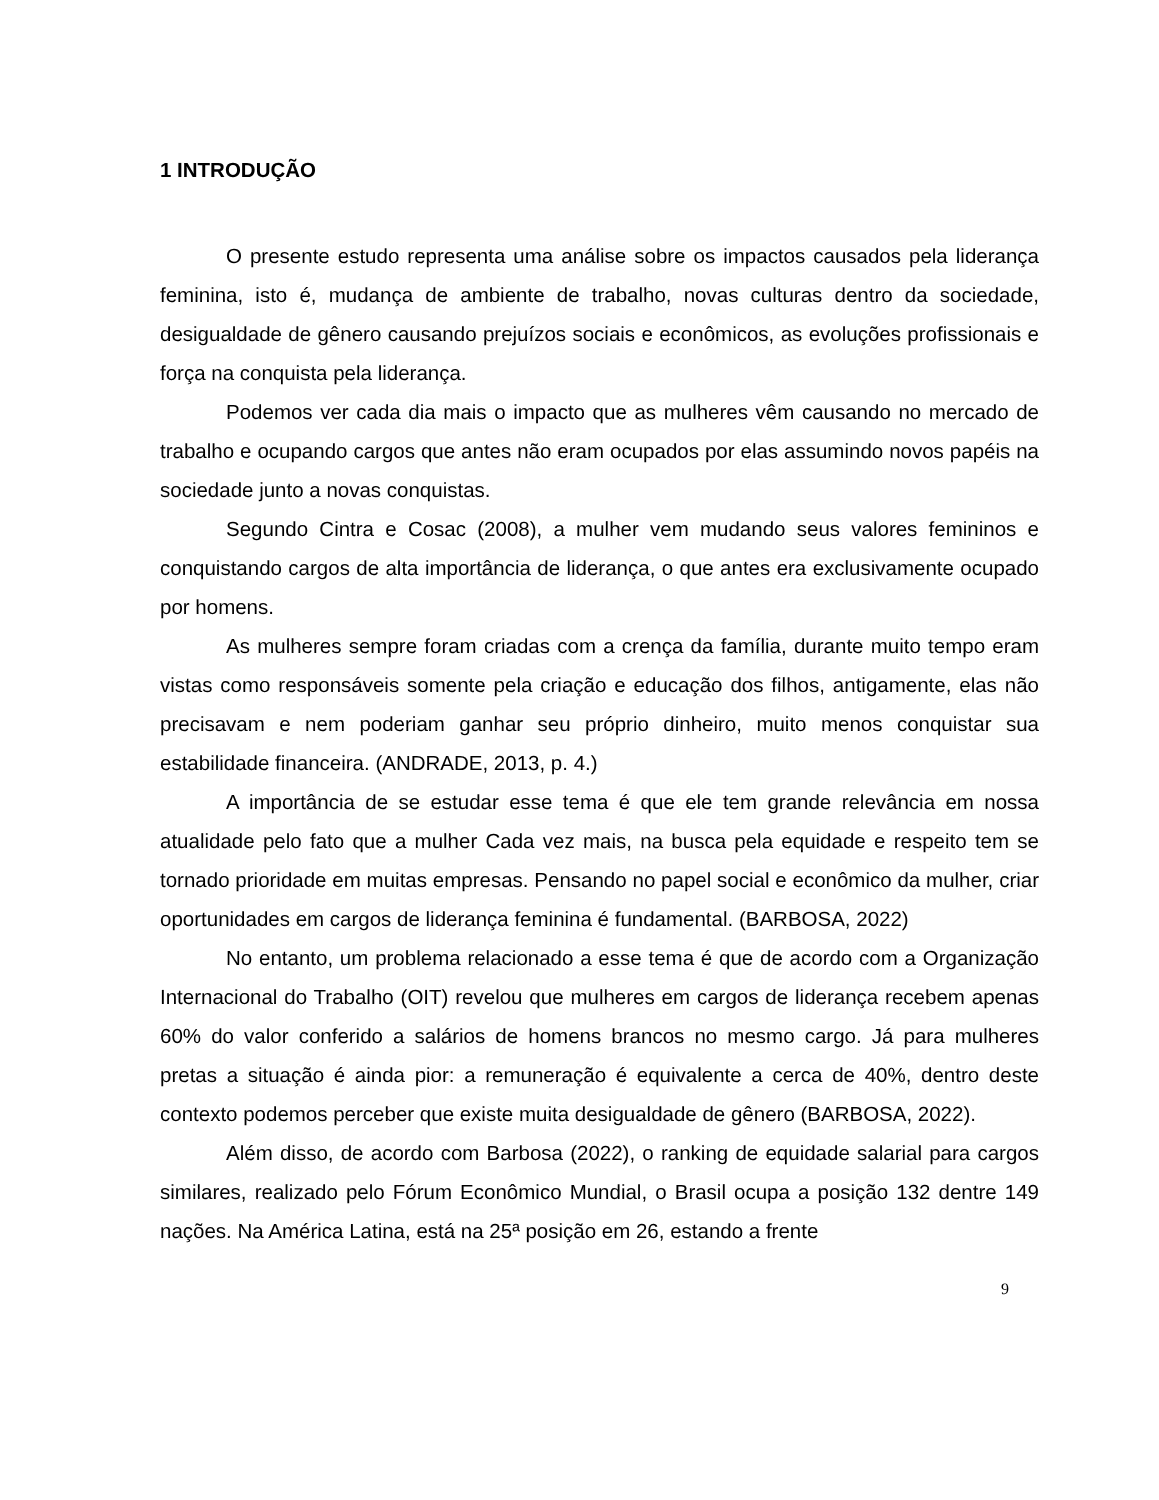1 INTRODUÇÃO
O presente estudo representa uma análise sobre os impactos causados pela liderança feminina, isto é, mudança de ambiente de trabalho, novas culturas dentro da sociedade, desigualdade de gênero causando prejuízos sociais e econômicos, as evoluções profissionais e força na conquista pela liderança.
Podemos ver cada dia mais o impacto que as mulheres vêm causando no mercado de trabalho e ocupando cargos que antes não eram ocupados por elas assumindo novos papéis na sociedade junto a novas conquistas.
Segundo Cintra e Cosac (2008), a mulher vem mudando seus valores femininos e conquistando cargos de alta importância de liderança, o que antes era exclusivamente ocupado por homens.
As mulheres sempre foram criadas com a crença da família, durante muito tempo eram vistas como responsáveis somente pela criação e educação dos filhos, antigamente, elas não precisavam e nem poderiam ganhar seu próprio dinheiro, muito menos conquistar sua estabilidade financeira. (ANDRADE, 2013, p. 4.)
A importância de se estudar esse tema é que ele tem grande relevância em nossa atualidade pelo fato que a mulher Cada vez mais, na busca pela equidade e respeito tem se tornado prioridade em muitas empresas. Pensando no papel social e econômico da mulher, criar oportunidades em cargos de liderança feminina é fundamental. (BARBOSA, 2022)
No entanto, um problema relacionado a esse tema é que de acordo com a Organização Internacional do Trabalho (OIT) revelou que mulheres em cargos de liderança recebem apenas 60% do valor conferido a salários de homens brancos no mesmo cargo. Já para mulheres pretas a situação é ainda pior: a remuneração é equivalente a cerca de 40%, dentro deste contexto podemos perceber que existe muita desigualdade de gênero (BARBOSA, 2022).
Além disso, de acordo com Barbosa (2022), o ranking de equidade salarial para cargos similares, realizado pelo Fórum Econômico Mundial, o Brasil ocupa a posição 132 dentre 149 nações. Na América Latina, está na 25ª posição em 26, estando a frente
9